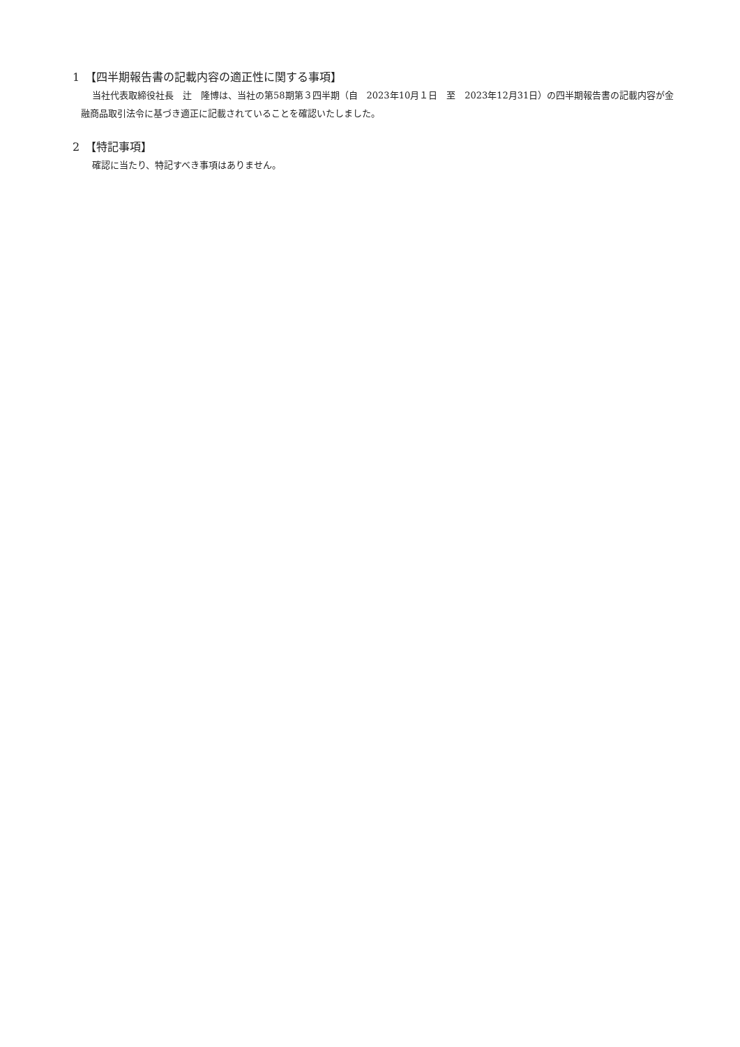1　【四半期報告書の記載内容の適正性に関する事項】
当社代表取締役社長　辻　隆博は、当社の第58期第３四半期（自　2023年10月１日　至　2023年12月31日）の四半期報告書の記載内容が金融商品取引法令に基づき適正に記載されていることを確認いたしました。
2　【特記事項】
確認に当たり、特記すべき事項はありません。